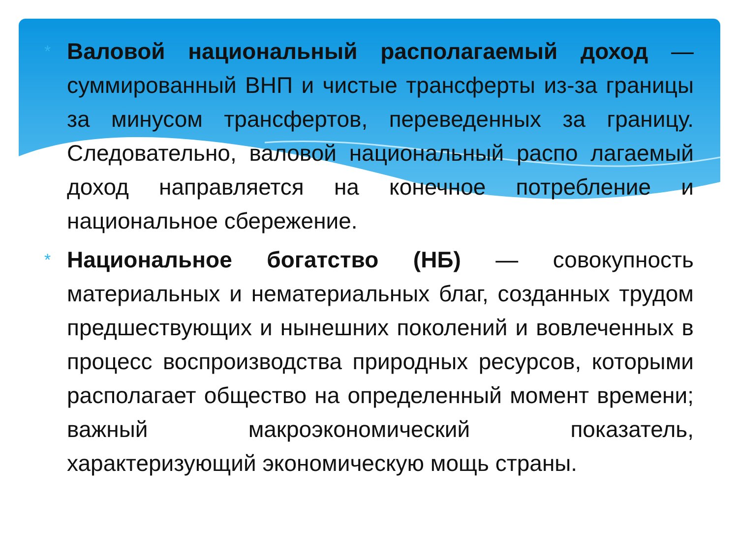*
Валовой национальный располагаемый доход — суммированный ВНП и чистые трансферты из-за границы за минусом трансфертов, переведенных за границу. Следовательно, валовой национальный распо лагаемый доход направляется на конечное потребление и национальное сбережение.
*
Национальное богатство (НБ) — совокупность материальных и нематериальных благ, созданных трудом предшествующих и нынешних поколений и вовлеченных в процесс воспроизводства природных ресурсов, которыми располагает общество на определенный момент времени; важный макроэкономический показатель, характеризующий экономическую мощь страны.